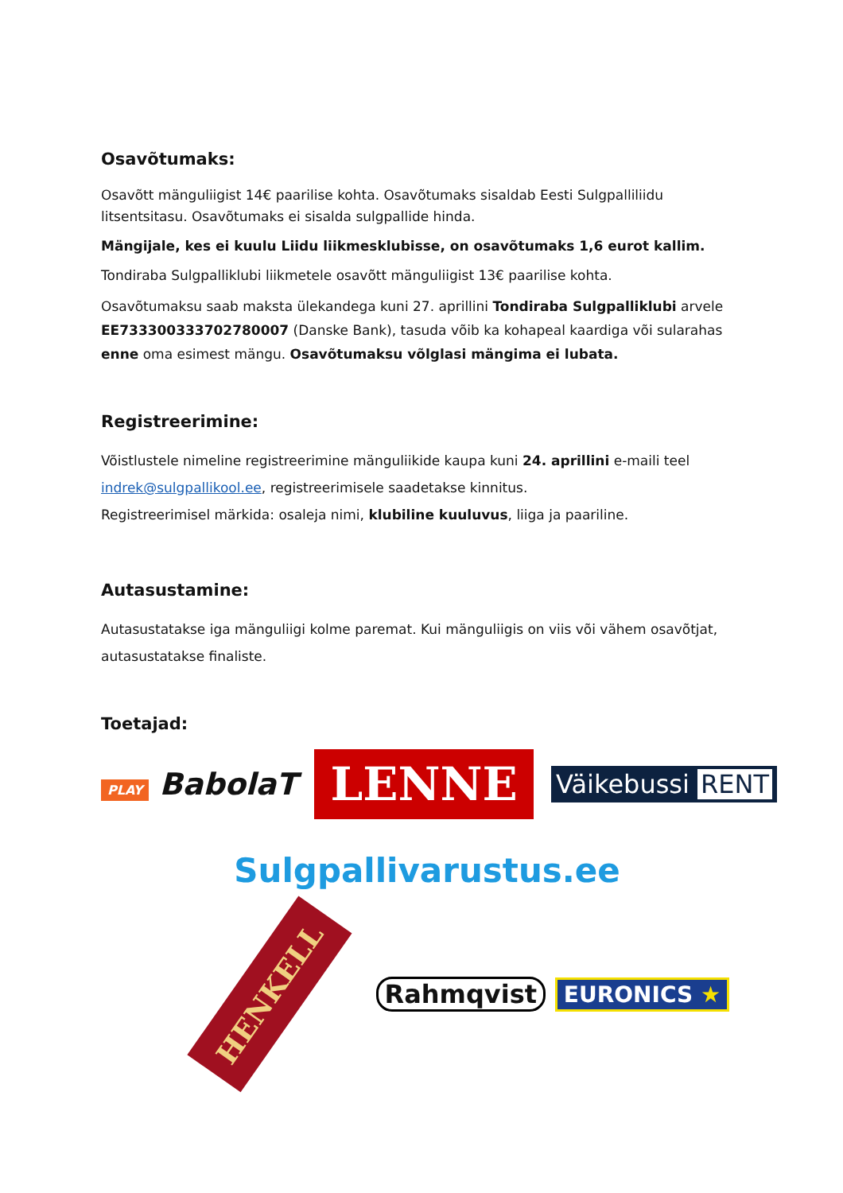Osavõtumaks:
Osavõtt mänguliigist 14€ paarilise kohta. Osavõtumaks sisaldab Eesti Sulgpalliliidu litsentsitasu. Osavõtumaks ei sisalda sulgpallide hinda.
Mängijale, kes ei kuulu Liidu liikmesklubisse, on osavõtumaks 1,6 eurot kallim.
Tondiraba Sulgpalliklubi liikmetele osavõtt mänguliigist 13€ paarilise kohta.
Osavõtumaksu saab maksta ülekandega kuni 27. aprillini Tondiraba Sulgpalliklubi arvele EE733300333702780007 (Danske Bank), tasuda võib ka kohapeal kaardiga või sularahas enne oma esimest mängu. Osavõtumaksu võlglasi mängima ei lubata.
Registreerimine:
Võistlustele nimeline registreerimine mänguliikide kaupa kuni 24. aprillini e-maili teel indrek@sulgpallikool.ee, registreerimisele saadetakse kinnitus.
Registreerimisel märkida: osaleja nimi, klubiline kuuluvus, liiga ja paariline.
Autasustamine:
Autasustatakse iga mänguliigi kolme paremat. Kui mänguliigis on viis või vähem osavõtjat, autasustatakse finaliste.
Toetajad:
PLAY BabolaT
LENNE
Väikebussi RENT
Sulgpallivarustus.ee
HENKELL
Rahmqvist EURONICS ★